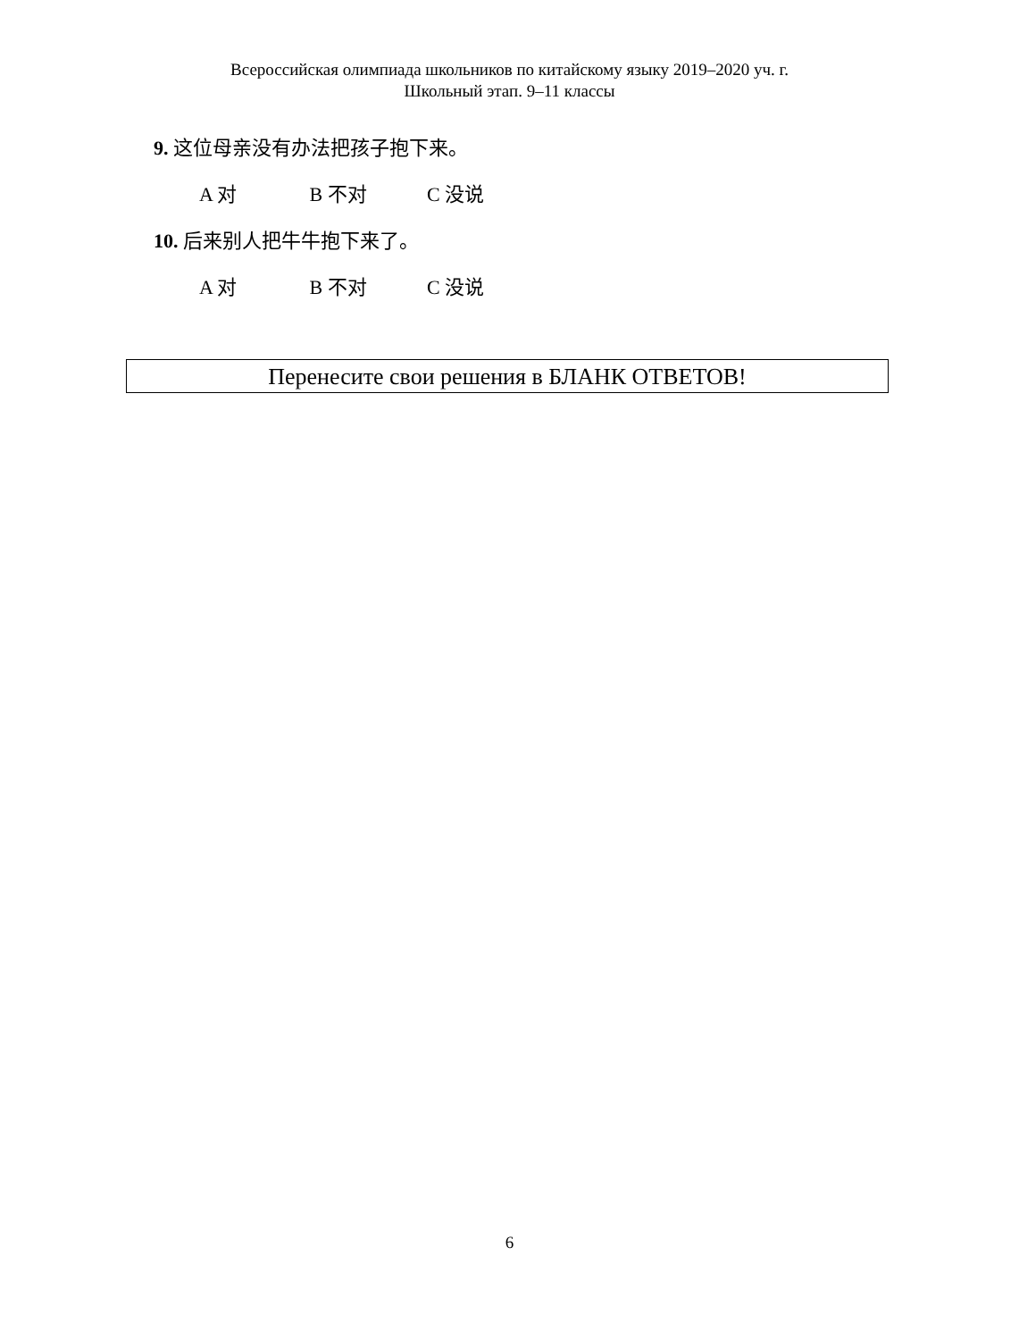Всероссийская олимпиада школьников по китайскому языку 2019–2020 уч. г.
Школьный этап. 9–11 классы
9. 这位母亲没有办法把孩子抱下来。
A 对 B 不对 C 没说
10. 后来别人把牛牛抱下来了。
A 对 B 不对 C 没说
Перенесите свои решения в БЛАНК ОТВЕТОВ!
6